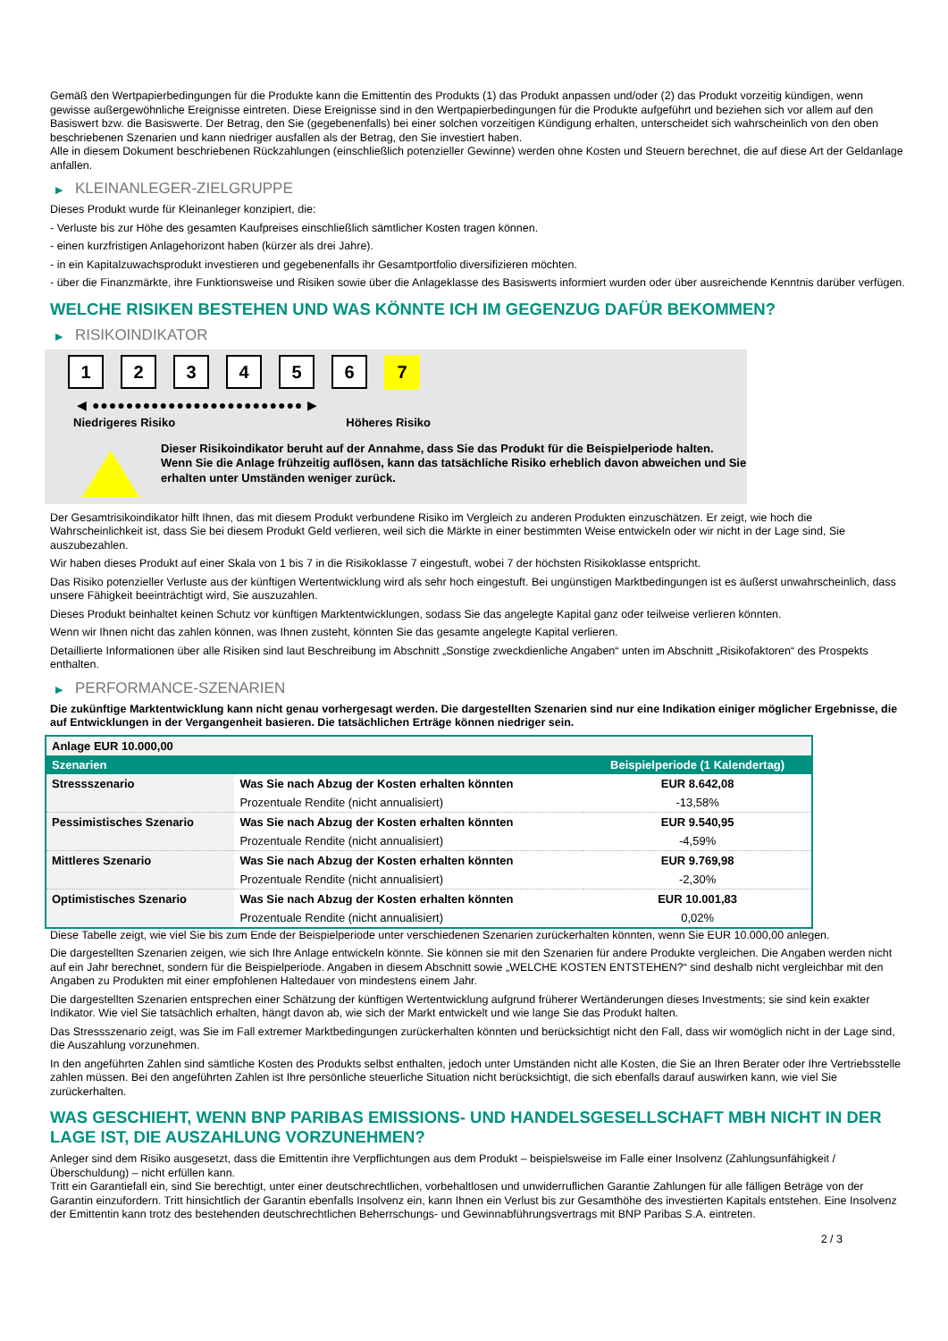Gemäß den Wertpapierbedingungen für die Produkte kann die Emittentin des Produkts (1) das Produkt anpassen und/oder (2) das Produkt vorzeitig kündigen, wenn gewisse außergewöhnliche Ereignisse eintreten. Diese Ereignisse sind in den Wertpapierbedingungen für die Produkte aufgeführt und beziehen sich vor allem auf den Basiswert bzw. die Basiswerte. Der Betrag, den Sie (gegebenenfalls) bei einer solchen vorzeitigen Kündigung erhalten, unterscheidet sich wahrscheinlich von den oben beschriebenen Szenarien und kann niedriger ausfallen als der Betrag, den Sie investiert haben.
Alle in diesem Dokument beschriebenen Rückzahlungen (einschließlich potenzieller Gewinne) werden ohne Kosten und Steuern berechnet, die auf diese Art der Geldanlage anfallen.
▶ KLEINANLEGER-ZIELGRUPPE
Dieses Produkt wurde für Kleinanleger konzipiert, die:
- Verluste bis zur Höhe des gesamten Kaufpreises einschließlich sämtlicher Kosten tragen können.
- einen kurzfristigen Anlagehorizont haben (kürzer als drei Jahre).
- in ein Kapitalzuwachsprodukt investieren und gegebenenfalls ihr Gesamtportfolio diversifizieren möchten.
- über die Finanzmärkte, ihre Funktionsweise und Risiken sowie über die Anlageklasse des Basiswerts informiert wurden oder über ausreichende Kenntnis darüber verfügen.
WELCHE RISIKEN BESTEHEN UND WAS KÖNNTE ICH IM GEGENZUG DAFÜR BEKOMMEN?
▶ RISIKOINDIKATOR
123456 7
◀ ●●●●●●●●●●●●●●●●●●●●●●●●● ▶
Niedrigeres Risiko Höheres Risiko
Dieser Risikoindikator beruht auf der Annahme, dass Sie das Produkt für die Beispielperiode halten.
Wenn Sie die Anlage frühzeitig auflösen, kann das tatsächliche Risiko erheblich davon abweichen und Sie erhalten unter Umständen weniger zurück.
Der Gesamtrisikoindikator hilft Ihnen, das mit diesem Produkt verbundene Risiko im Vergleich zu anderen Produkten einzuschätzen. Er zeigt, wie hoch die Wahrscheinlichkeit ist, dass Sie bei diesem Produkt Geld verlieren, weil sich die Märkte in einer bestimmten Weise entwickeln oder wir nicht in der Lage sind, Sie auszubezahlen.
Wir haben dieses Produkt auf einer Skala von 1 bis 7 in die Risikoklasse 7 eingestuft, wobei 7 der höchsten Risikoklasse entspricht.
Das Risiko potenzieller Verluste aus der künftigen Wertentwicklung wird als sehr hoch eingestuft. Bei ungünstigen Marktbedingungen ist es äußerst unwahrscheinlich, dass unsere Fähigkeit beeinträchtigt wird, Sie auszuzahlen.
Dieses Produkt beinhaltet keinen Schutz vor künftigen Marktentwicklungen, sodass Sie das angelegte Kapital ganz oder teilweise verlieren könnten.
Wenn wir Ihnen nicht das zahlen können, was Ihnen zusteht, könnten Sie das gesamte angelegte Kapital verlieren.
Detaillierte Informationen über alle Risiken sind laut Beschreibung im Abschnitt „Sonstige zweckdienliche Angaben“ unten im Abschnitt „Risikofaktoren“ des Prospekts enthalten.
▶ PERFORMANCE-SZENARIEN
Die zukünftige Marktentwicklung kann nicht genau vorhergesagt werden. Die dargestellten Szenarien sind nur eine Indikation einiger möglicher Ergebnisse, die auf Entwicklungen in der Vergangenheit basieren. Die tatsächlichen Erträge können niedriger sein.
| Anlage EUR 10.000,00 | | |
| Szenarien | | Beispielperiode (1 Kalendertag) |
| Stressszenario | Was Sie nach Abzug der Kosten erhalten könnten | EUR 8.642,08 |
| | Prozentuale Rendite (nicht annualisiert) | -13,58% |
| Pessimistisches Szenario | Was Sie nach Abzug der Kosten erhalten könnten | EUR 9.540,95 |
| | Prozentuale Rendite (nicht annualisiert) | -4,59% |
| Mittleres Szenario | Was Sie nach Abzug der Kosten erhalten könnten | EUR 9.769,98 |
| | Prozentuale Rendite (nicht annualisiert) | -2,30% |
| Optimistisches Szenario | Was Sie nach Abzug der Kosten erhalten könnten | EUR 10.001,83 |
| | Prozentuale Rendite (nicht annualisiert) | 0,02% |
Diese Tabelle zeigt, wie viel Sie bis zum Ende der Beispielperiode unter verschiedenen Szenarien zurückerhalten könnten, wenn Sie EUR 10.000,00 anlegen.
Die dargestellten Szenarien zeigen, wie sich Ihre Anlage entwickeln könnte. Sie können sie mit den Szenarien für andere Produkte vergleichen. Die Angaben werden nicht auf ein Jahr berechnet, sondern für die Beispielperiode. Angaben in diesem Abschnitt sowie „WELCHE KOSTEN ENTSTEHEN?“ sind deshalb nicht vergleichbar mit den Angaben zu Produkten mit einer empfohlenen Haltedauer von mindestens einem Jahr.
Die dargestellten Szenarien entsprechen einer Schätzung der künftigen Wertentwicklung aufgrund früherer Wertänderungen dieses Investments; sie sind kein exakter Indikator. Wie viel Sie tatsächlich erhalten, hängt davon ab, wie sich der Markt entwickelt und wie lange Sie das Produkt halten.
Das Stressszenario zeigt, was Sie im Fall extremer Marktbedingungen zurückerhalten könnten und berücksichtigt nicht den Fall, dass wir womöglich nicht in der Lage sind, die Auszahlung vorzunehmen.
In den angeführten Zahlen sind sämtliche Kosten des Produkts selbst enthalten, jedoch unter Umständen nicht alle Kosten, die Sie an Ihren Berater oder Ihre Vertriebsstelle zahlen müssen. Bei den angeführten Zahlen ist Ihre persönliche steuerliche Situation nicht berücksichtigt, die sich ebenfalls darauf auswirken kann, wie viel Sie zurückerhalten.
WAS GESCHIEHT, WENN BNP PARIBAS EMISSIONS- UND HANDELSGESELLSCHAFT MBH NICHT IN DER LAGE IST, DIE AUSZAHLUNG VORZUNEHMEN?
Anleger sind dem Risiko ausgesetzt, dass die Emittentin ihre Verpflichtungen aus dem Produkt – beispielsweise im Falle einer Insolvenz (Zahlungsunfähigkeit / Überschuldung) – nicht erfüllen kann.
Tritt ein Garantiefall ein, sind Sie berechtigt, unter einer deutschrechtlichen, vorbehaltlosen und unwiderruflichen Garantie Zahlungen für alle fälligen Beträge von der Garantin einzufordern. Tritt hinsichtlich der Garantin ebenfalls Insolvenz ein, kann Ihnen ein Verlust bis zur Gesamthöhe des investierten Kapitals entstehen. Eine Insolvenz der Emittentin kann trotz des bestehenden deutschrechtlichen Beherrschungs- und Gewinnabführungsvertrags mit BNP Paribas S.A. eintreten.
2 / 3